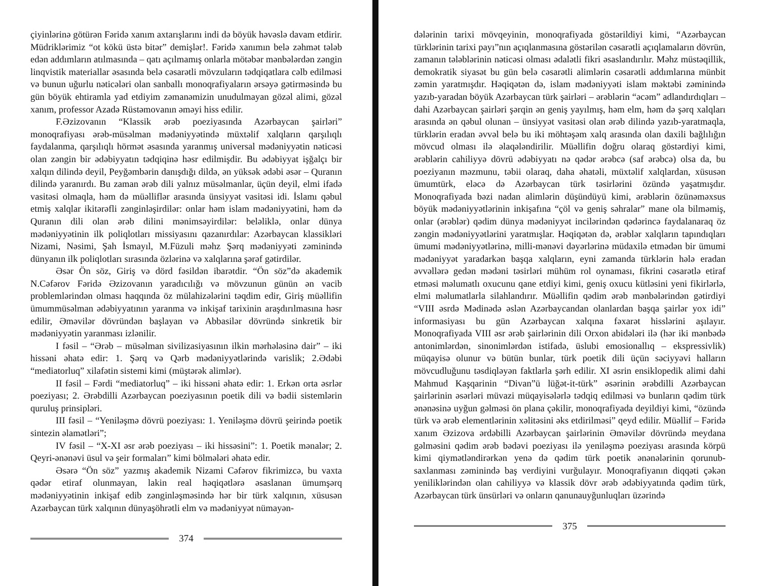çiyinlərinə götürən Fəridə xanım axtarışlarını indi də böyük həvəslə davam etdirir. Müdriklərimiz “ot kökü üstə bitər” demişlər!. Fəridə xanımın belə zəhmət tələb edən addımların atılmasında – qatı açılmamış onlarla mötəbər mənbələrdən zəngin linqvistik materiallar əsasında belə cəsarətli mövzuların tədqiqatlara cəlb edilməsi və bunun uğurlu nəticələri olan sanballı monoqrafiyaların ərsəyə gətirməsində bu gün böyük ehtiramla yad etdiyim zəmanəmizin unudulmayan gözəl alimi, gözəl xanım, professor Azadə Rüstəmovanın əməyi hiss edilir.
F.Əzizovanın “Klassik ərəb poeziyasında Azərbaycan şairləri” monoqrafiyası ərəb-müsəlman mədəniyyətində müxtəlif xalqların qarşılıqlı faydalanma, qarşılıqlı hörmət əsasında yaranmış universal mədəniyyətin nəticəsi olan zəngin bir ədəbiyyatın tədqiqinə həsr edilmişdir. Bu ədəbiyyat işğalçı bir xalqın dilində deyil, Peyğəmbərin danışdığı dildə, ən yüksək ədəbi əsər – Quranın dilində yaranırdı. Bu zaman ərəb dili yalnız müsəlmanlar, üçün deyil, elmi ifadə vasitəsi olmaqla, həm də müəlliflər arasında ünsiyyət vasitəsi idi. İslamı qəbul etmiş xalqlar ikitərəfli zənginləşirdilər: onlar həm islam mədəniyyətini, həm də Quranın dili olan ərəb dilini mənimsəyirdilər: beləliklə, onlar dünya mədəniyyətinin ilk poliqlotları missiyasını qazanırdılar: Azərbaycan klassikləri Nizami, Nəsimi, Şah İsmayıl, M.Füzuli məhz Şərq mədəniyyəti zəminində dünyanın ilk poliqlotları sırasında özlərinə və xalqlarına şərəf gətirdilər.
Əsər Ön söz, Giriş və dörd fəsildən ibarətdir. “Ön söz”də akademik N.Cəfərov Fəridə Əzizovanın yaradıcılığı və mövzunun günün ən vacib problemlərindən olması haqqında öz mülahizələrini təqdim edir, Giriş müəllifin ümummüsəlman ədəbiyyatının yaranma və inkişaf tarixinin araşdırılmasına həsr edilir, Əməvilər dövründən başlayan və Abbasilər dövründə sinkretik bir mədəniyyətin yaranması izlənilir.
I fəsil – “Ərəb – müsəlman sivilizasiyasının ilkin mərhələsinə dair” – iki hissəni əhatə edir: 1. Şərq və Qərb mədəniyyətlərində varislik; 2.Ədəbi “mediatorluq” xilafətin sistemi kimi (müştərək alimlər).
II fəsil – Fərdi “mediatorluq” – iki hissəni əhatə edir: 1. Erkən orta əsrlər poeziyası; 2. Ərəbdilli Azərbaycan poeziyasının poetik dili və bədii sistemlərin quruluş prinsipləri.
III fəsil – “Yeniləşmə dövrü poeziyası: 1. Yeniləşmə dövrü şeirində poetik sintezin əlamətləri”;
IV fəsil – “X-XI əsr ərəb poeziyası – iki hissəsini”: 1. Poetik mənalər; 2. Qeyri-ənənəvi üsul və şeir formaları” kimi bölmələri əhatə edir.
Əsərə “Ön söz” yazmış akademik Nizami Cəfərov fikrimizcə, bu vaxta qədər etiraf olunmayan, lakin real həqiqətlərə əsaslanan ümumşərq mədəniyyətinin inkişaf edib zənginləşməsində hər bir türk xalqının, xüsusən Azərbaycan türk xalqının dünyaşöhrətli elm və mədəniyyət nümayən-
374
dələrinin tarixi mövqeyinin, monoqrafiyada göstərildiyi kimi, “Azərbaycan türklərinin tarixi payı”nın açıqlanmasına göstərilən cəsarətli açıqlamaların dövrün, zamanın tələblərinin nəticəsi olması ədalətli fikri əsaslandırılır. Məhz müstəqillik, demokratik siyasət bu gün belə cəsarətli alimlərin cəsarətli addımlarına münbit zəmin yaratmışdır. Həqiqətən də, islam mədəniyyəti islam məktəbi zəminində yazıb-yaradan böyük Azərbaycan türk şairləri – ərəblərin “əcəm” adlandırdıqları – dahi Azərbaycan şairləri şərqin ən geniş yayılmış, həm elm, həm də şərq xalqları arasında ən qəbul olunan – ünsiyyət vasitəsi olan ərəb dilində yazıb-yaratmaqla, türklərin eradan əvvəl belə bu iki möhtəşəm xalq arasında olan daxili bağlılığın mövcud olması ilə əlaqələndirilir. Müəllifin doğru olaraq göstərdiyi kimi, ərəblərin cahiliyyə dövrü ədəbiyyatı nə qədər ərəbcə (saf ərəbcə) olsa da, bu poeziyanın məzmunu, təbii olaraq, daha əhatəli, müxtəlif xalqlardan, xüsusən ümumtürk, eləcə də Azərbaycan türk təsirlərini özündə yaşatmışdır. Monoqrafiyada bəzi nadan alimlərin düşündüyü kimi, ərəblərin özünəməxsus böyük mədəniyyətlərinin inkişafına “çöl və geniş səhralar” mane ola bilməmiş, onlar (ərəblər) qədim dünya mədəniyyət incilərindən qədərincə faydalanaraq öz zəngin mədəniyyətlərini yaratmışlar. Həqiqətən də, ərəblər xalqların tapındıqları ümumi mədəniyyətlərinə, milli-mənəvi dəyərlərinə müdaxilə etmədən bir ümumi mədəniyyət yaradarkən başqa xalqların, eyni zamanda türklərin hələ eradan əvvəllərə gedən mədəni təsirləri mühüm rol oynaması, fikrini cəsarətlə etiraf etməsi məlumatlı oxucunu qane etdiyi kimi, geniş oxucu kütləsini yeni fikirlərlə, elmi məlumatlarla silahlandırır. Müəllifin qədim ərəb mənbələrindən gətirdiyi “VIII əsrdə Mədinədə əslən Azərbaycandan olanlardan başqa şairlər yox idi” informasiyası bu gün Azərbaycan xalqına fəxarət hisslərini aşılayır. Monoqrafiyada VIII əsr ərəb şairlərinin dili Orxon abidələri ilə (hər iki mənbədə antonimlərdən, sinonimlərdən istifadə, üslubi emosionallıq – ekspressivlik) müqayisə olunur və bütün bunlar, türk poetik dili üçün səciyyəvi halların mövcudluğunu təsdiqləyən faktlarla şərh edilir. XI əsrin ensiklopedik alimi dahi Mahmud Kaşqarinin “Divan”ü lüğət-it-türk” əsərinin ərəbdilli Azərbaycan şairlərinin əsərləri müvazi müqayisələrlə tədqiq edilməsi və bunların qədim türk ənənəsinə uyğun gəlməsi ön plana çəkilir, monoqrafiyada deyildiyi kimi, “özündə türk və ərəb elementlərinin xəlitəsini əks etdirilməsi” qeyd edilir. Müəllif – Fəridə xanım Əzizova ərdəbilli Azərbaycan şairlərinin Əməvilər dövründə meydana gəlməsini qədim ərəb bədəvi poeziyası ilə yeniləşmə poeziyası arasında körpü kimi qiymətləndirərkən yenə də qədim türk poetik ənənələrinin qorunub-saxlanması zəminində baş verdiyini vurğulayır. Monoqrafiyanın diqqəti çəkən yeniliklərindən olan cahiliyyə və klassik dövr ərəb ədəbiyyatında qədim türk, Azərbaycan türk ünsürləri və onların qanunauyğunluqları üzərində
375